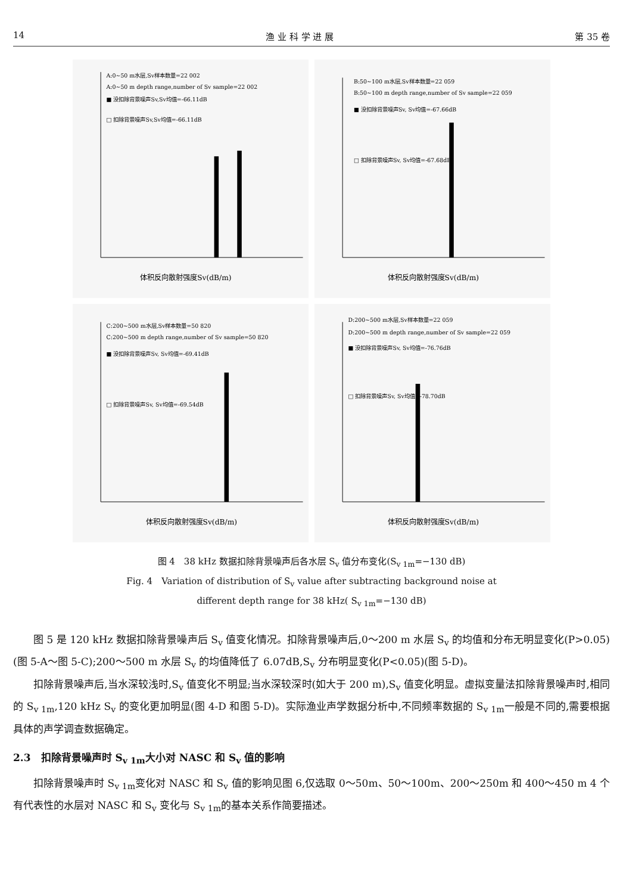14 渔 业 科 学 进 展 第 35 卷
A:0~50 m水层,Sv样本数量=22 002
A:0~50 m depth range,number of Sv sample=22 002
■ 没扣除背景噪声Sv,Sv均值=-66.11dB
□ 扣除背景噪声Sv,Sv均值=-66.11dB
体积反向散射强度Sv(dB/m)
B:50~100 m水层,Sv样本数量=22 059
B:50~100 m depth range,number of Sv sample=22 059
■ 没扣除背景噪声Sv, Sv均值=-67.66dB
□ 扣除背景噪声Sv, Sv均值=-67.68dB
体积反向散射强度Sv(dB/m)
C:200~500 m水层,Sv样本数量=50 820
C:200~500 m depth range,number of Sv sample=50 820
■ 没扣除背景噪声Sv, Sv均值=-69.41dB
□ 扣除背景噪声Sv, Sv均值=-69.54dB
体积反向散射强度Sv(dB/m)
D:200~500 m水层,Sv样本数量=22 059
D:200~500 m depth range,number of Sv sample=22 059
■ 没扣除背景噪声Sv, Sv均值=-76.76dB
□ 扣除背景噪声Sv, Sv均值=-78.70dB
体积反向散射强度Sv(dB/m)
图 4　38 kHz 数据扣除背景噪声后各水层 S<sub>v</sub> 值分布变化(S<sub>v 1m</sub>=−130 dB)
Fig. 4　Variation of distribution of S<sub>v</sub> value after subtracting background noise at
different depth range for 38 kHz( S<sub>v 1m</sub>=−130 dB)
图 5 是 120 kHz 数据扣除背景噪声后 S<sub>v</sub> 值变化情况。扣除背景噪声后,0～200 m 水层 S<sub>v</sub> 的均值和分布无明显变化(P>0.05)(图 5-A～图 5-C);200～500 m 水层 S<sub>v</sub> 的均值降低了 6.07dB,S<sub>v</sub> 分布明显变化(P<0.05)(图 5-D)。
扣除背景噪声后,当水深较浅时,S<sub>v</sub> 值变化不明显;当水深较深时(如大于 200 m),S<sub>v</sub> 值变化明显。虚拟变量法扣除背景噪声时,相同的 S<sub>v 1m</sub>,120 kHz S<sub>v</sub> 的变化更加明显(图 4-D 和图 5-D)。实际渔业声学数据分析中,不同频率数据的 S<sub>v 1m</sub>一般是不同的,需要根据具体的声学调查数据确定。
2.3　扣除背景噪声时 S<sub>v 1m</sub>大小对 NASC 和 S<sub>v</sub> 值的影响
扣除背景噪声时 S<sub>v 1m</sub>变化对 NASC 和 S<sub>v</sub> 值的影响见图 6,仅选取 0～50m、50～100m、200～250m 和 400～450 m 4 个有代表性的水层对 NASC 和 S<sub>v</sub> 变化与 S<sub>v 1m</sub>的基本关系作简要描述。